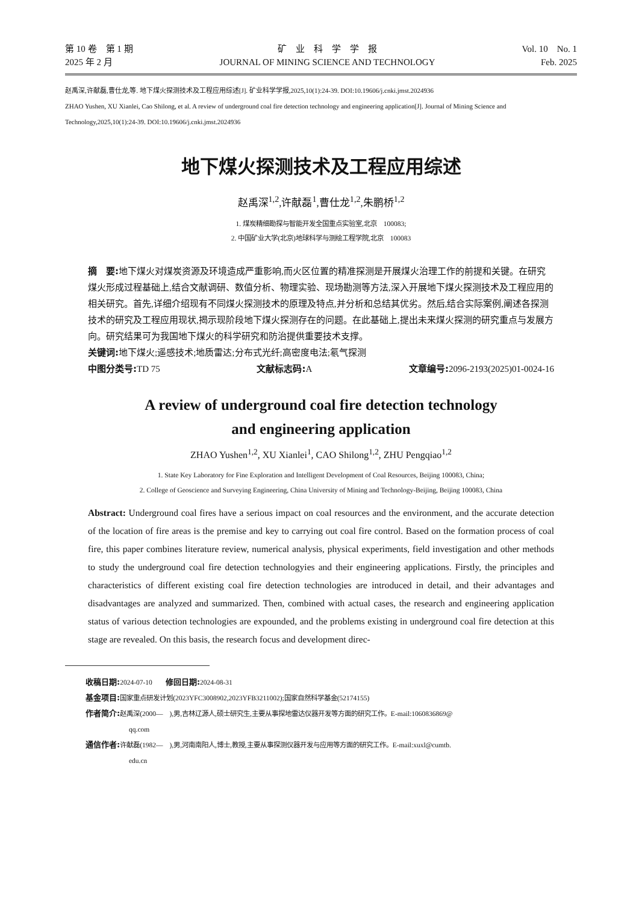第 10 卷　第 1 期
2025 年 2 月
矿　业　科　学　学　报
JOURNAL OF MINING SCIENCE AND TECHNOLOGY
Vol. 10　No. 1
Feb. 2025
赵禹深,许献磊,曹仕龙,等. 地下煤火探测技术及工程应用综述[J]. 矿业科学学报,2025,10(1):24-39. DOI:10.19606/j.cnki.jmst.2024936
ZHAO Yushen, XU Xianlei, Cao Shilong, et al. A review of underground coal fire detection technology and engineering application[J]. Journal of Mining Science and Technology,2025,10(1):24-39. DOI:10.19606/j.cnki.jmst.2024936
地下煤火探测技术及工程应用综述
赵禹深<sup>1,2</sup>,许献磊<sup>1</sup>,曹仕龙<sup>1,2</sup>,朱鹏桥<sup>1,2</sup>
1. 煤炭精细勘探与智能开发全国重点实验室,北京　100083;
2. 中国矿业大学(北京)地球科学与测绘工程学院,北京　100083
摘　要: 地下煤火对煤炭资源及环境造成严重影响,而火区位置的精准探测是开展煤火治理工作的前提和关键。在研究煤火形成过程基础上,结合文献调研、数值分析、物理实验、现场勘测等方法,深入开展地下煤火探测技术及工程应用的相关研究。首先,详细介绍现有不同煤火探测技术的原理及特点,并分析和总结其优劣。然后,结合实际案例,阐述各探测技术的研究及工程应用现状,揭示现阶段地下煤火探测存在的问题。在此基础上,提出未来煤火探测的研究重点与发展方向。研究结果可为我国地下煤火的科学研究和防治提供重要技术支撑。
关键词: 地下煤火;遥感技术;地质雷达;分布式光纤;高密度电法;氡气探测
中图分类号: TD 75 文献标志码: A 文章编号: 2096-2193(2025)01-0024-16
A review of underground coal fire detection technology
and engineering application
ZHAO Yushen<sup>1,2</sup>, XU Xianlei<sup>1</sup>, CAO Shilong<sup>1,2</sup>, ZHU Pengqiao<sup>1,2</sup>
1. State Key Laboratory for Fine Exploration and Intelligent Development of Coal Resources, Beijing 100083, China;
2. College of Geoscience and Surveying Engineering, China University of Mining and Technology-Beijing, Beijing 100083, China
Abstract: Underground coal fires have a serious impact on coal resources and the environment, and the accurate detection of the location of fire areas is the premise and key to carrying out coal fire control. Based on the formation process of coal fire, this paper combines literature review, numerical analysis, physical experiments, field investigation and other methods to study the underground coal fire detection technologyies and their engineering applications. Firstly, the principles and characteristics of different existing coal fire detection technologies are introduced in detail, and their advantages and disadvantages are analyzed and summarized. Then, combined with actual cases, the research and engineering application status of various detection technologies are expounded, and the problems existing in underground coal fire detection at this stage are revealed. On this basis, the research focus and development direc-
收稿日期: 2024-07-10　　修回日期: 2024-08-31
基金项目: 国家重点研发计划(2023YFC3008902,2023YFB3211002);国家自然科学基金(52174155)
作者简介: 赵禹深(2000—　),男,吉林辽源人,硕士研究生,主要从事探地雷达仪器开发等方面的研究工作。E-mail:1060836869@
qq.com
通信作者: 许献磊(1982—　),男,河南南阳人,博士,教授,主要从事探测仪器开发与应用等方面的研究工作。E-mail:xuxl@cumtb.
edu.cn